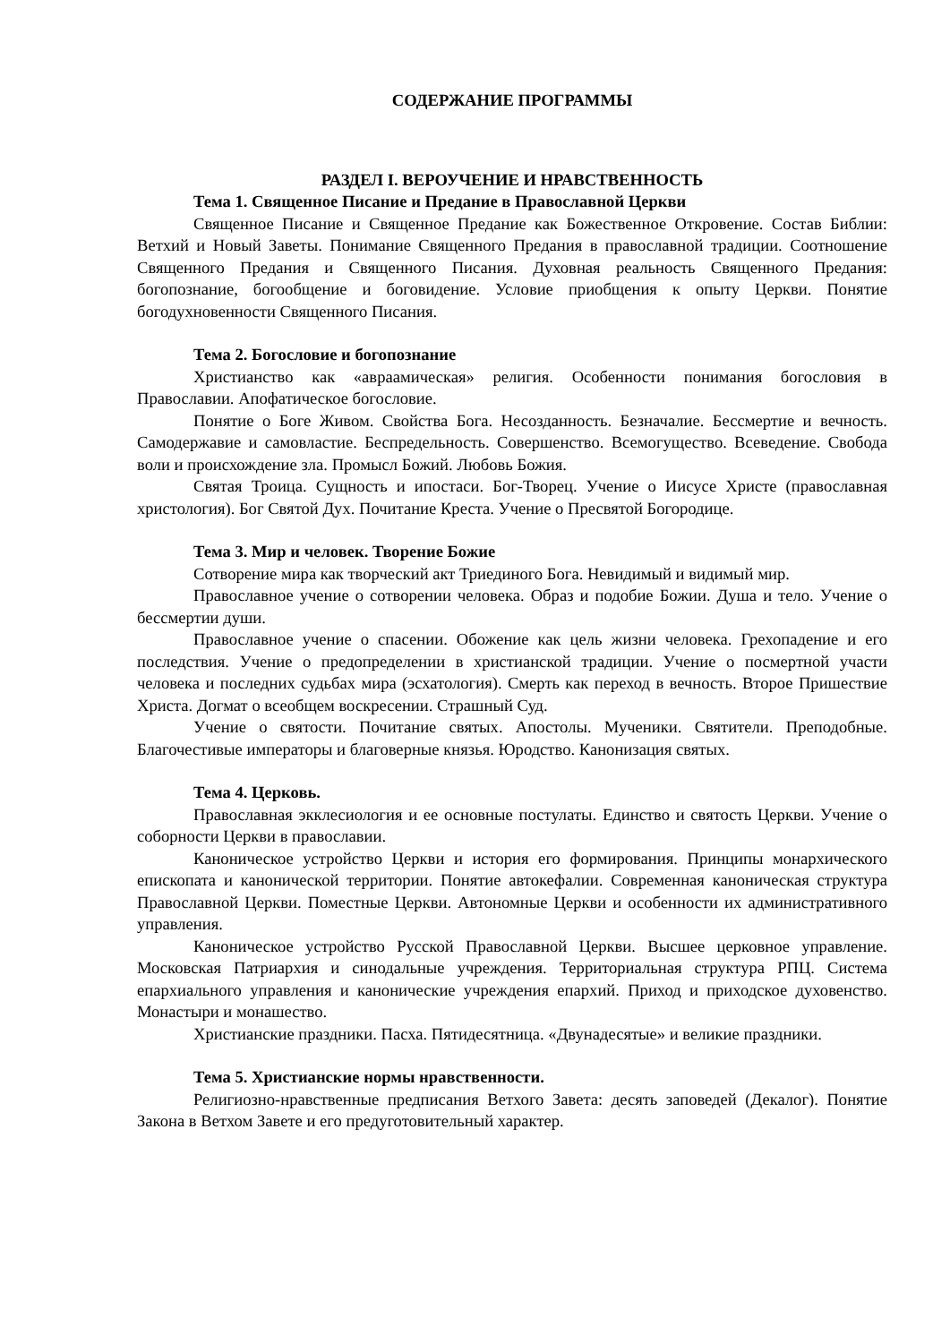СОДЕРЖАНИЕ ПРОГРАММЫ
РАЗДЕЛ I. ВЕРОУЧЕНИЕ И НРАВСТВЕННОСТЬ
Тема 1. Священное Писание и Предание в Православной Церкви
Священное Писание и Священное Предание как Божественное Откровение. Состав Библии: Ветхий и Новый Заветы. Понимание Священного Предания в православной традиции. Соотношение Священного Предания и Священного Писания. Духовная реальность Священного Предания: богопознание, богообщение и боговидение. Условие приобщения к опыту Церкви. Понятие богодухновенности Священного Писания.
Тема 2. Богословие и богопознание
Христианство как «авраамическая» религия. Особенности понимания богословия в Православии. Апофатическое богословие.
Понятие о Боге Живом. Свойства Бога. Несозданность. Безначалие. Бессмертие и вечность. Самодержавие и самовластие. Беспредельность. Совершенство. Всемогущество. Всеведение. Свобода воли и происхождение зла. Промысл Божий. Любовь Божия.
Святая Троица. Сущность и ипостаси. Бог-Творец. Учение о Иисусе Христе (православная христология). Бог Святой Дух. Почитание Креста. Учение о Пресвятой Богородице.
Тема 3. Мир и человек. Творение Божие
Сотворение мира как творческий акт Триединого Бога. Невидимый и видимый мир.
Православное учение о сотворении человека. Образ и подобие Божии. Душа и тело. Учение о бессмертии души.
Православное учение о спасении. Обожение как цель жизни человека. Грехопадение и его последствия. Учение о предопределении в христианской традиции. Учение о посмертной участи человека и последних судьбах мира (эсхатология). Смерть как переход в вечность. Второе Пришествие Христа. Догмат о всеобщем воскресении. Страшный Суд.
Учение о святости. Почитание святых. Апостолы. Мученики. Святители. Преподобные. Благочестивые императоры и благоверные князья. Юродство. Канонизация святых.
Тема 4. Церковь.
Православная экклесиология и ее основные постулаты. Единство и святость Церкви. Учение о соборности Церкви в православии.
Каноническое устройство Церкви и история его формирования. Принципы монархического епископата и канонической территории. Понятие автокефалии. Современная каноническая структура Православной Церкви. Поместные Церкви. Автономные Церкви и особенности их административного управления.
Каноническое устройство Русской Православной Церкви. Высшее церковное управление. Московская Патриархия и синодальные учреждения. Территориальная структура РПЦ. Система епархиального управления и канонические учреждения епархий. Приход и приходское духовенство. Монастыри и монашество.
Христианские праздники. Пасха. Пятидесятница. «Двунадесятые» и великие праздники.
Тема 5. Христианские нормы нравственности.
Религиозно-нравственные предписания Ветхого Завета: десять заповедей (Декалог). Понятие Закона в Ветхом Завете и его предуготовительный характер.